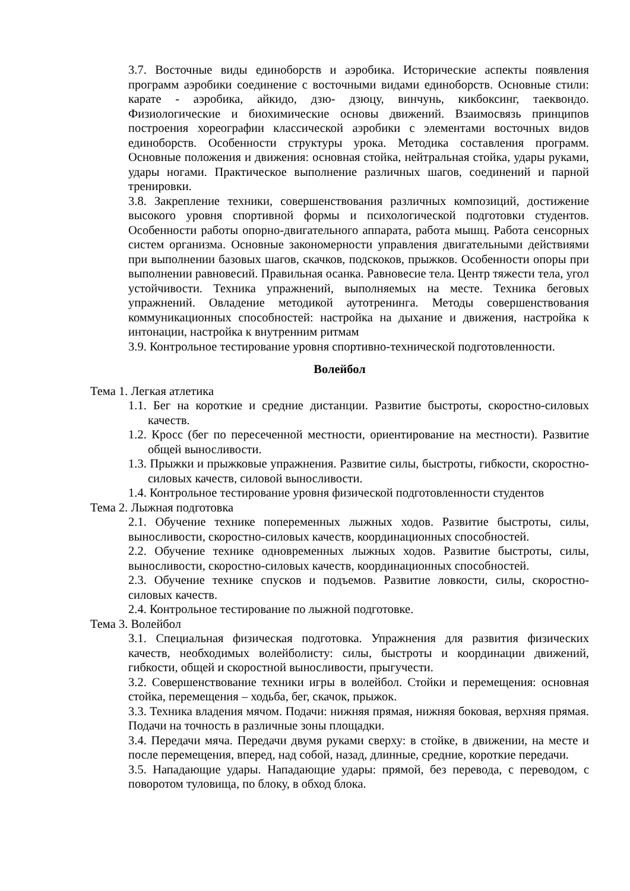3.7. Восточные виды единоборств и аэробика. Исторические аспекты появления программ аэробики соединение с восточными видами единоборств. Основные стили: карате - аэробика, айкидо, дзю- дзюцу, винчунь, кикбоксинг, таеквондо. Физиологические и биохимические основы движений. Взаимосвязь принципов построения хореографии классической аэробики с элементами восточных видов единоборств. Особенности структуры урока. Методика составления программ. Основные положения и движения: основная стойка, нейтральная стойка, удары руками, удары ногами. Практическое выполнение различных шагов, соединений и парной тренировки.
3.8. Закрепление техники, совершенствования различных композиций, достижение высокого уровня спортивной формы и психологической подготовки студентов. Особенности работы опорно-двигательного аппарата, работа мышц. Работа сенсорных систем организма. Основные закономерности управления двигательными действиями при выполнении базовых шагов, скачков, подскоков, прыжков. Особенности опоры при выполнении равновесий. Правильная осанка. Равновесие тела. Центр тяжести тела, угол устойчивости. Техника упражнений, выполняемых на месте. Техника беговых упражнений. Овладение методикой аутотренинга. Методы совершенствования коммуникационных способностей: настройка на дыхание и движения, настройка к интонации, настройка к внутренним ритмам
3.9. Контрольное тестирование уровня спортивно-технической подготовленности.
Волейбол
Тема 1. Легкая атлетика
1.1. Бег на короткие и средние дистанции. Развитие быстроты, скоростно-силовых качеств.
1.2. Кросс (бег по пересеченной местности, ориентирование на местности). Развитие общей выносливости.
1.3. Прыжки и прыжковые упражнения. Развитие силы, быстроты, гибкости, скоростно-силовых качеств, силовой выносливости.
1.4. Контрольное тестирование уровня физической подготовленности студентов
Тема 2. Лыжная подготовка
2.1. Обучение технике попеременных лыжных ходов. Развитие быстроты, силы, выносливости, скоростно-силовых качеств, координационных способностей.
2.2. Обучение технике одновременных лыжных ходов. Развитие быстроты, силы, выносливости, скоростно-силовых качеств, координационных способностей.
2.3. Обучение технике спусков и подъемов. Развитие ловкости, силы, скоростно-силовых качеств.
2.4. Контрольное тестирование по лыжной подготовке.
Тема 3. Волейбол
3.1. Специальная физическая подготовка. Упражнения для развития физических качеств, необходимых волейболисту: силы, быстроты и координации движений, гибкости, общей и скоростной выносливости, прыгучести.
3.2. Совершенствование техники игры в волейбол. Стойки и перемещения: основная стойка, перемещения – ходьба, бег, скачок, прыжок.
3.3. Техника владения мячом. Подачи: нижняя прямая, нижняя боковая, верхняя прямая. Подачи на точность в различные зоны площадки.
3.4. Передачи мяча. Передачи двумя руками сверху: в стойке, в движении, на месте и после перемещения, вперед, над собой, назад, длинные, средние, короткие передачи.
3.5. Нападающие удары. Нападающие удары: прямой, без перевода, с переводом, с поворотом туловища, по блоку, в обход блока.